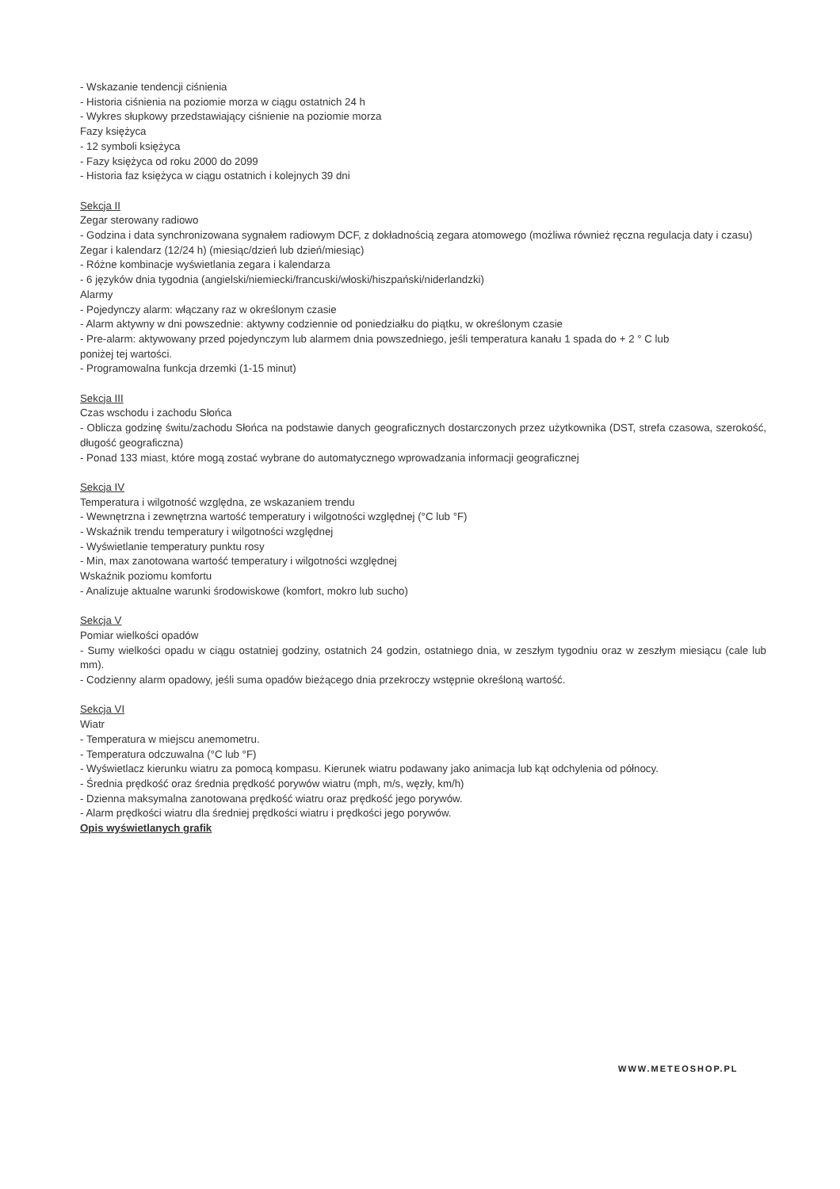- Wskazanie tendencji ciśnienia
- Historia ciśnienia na poziomie morza w ciągu ostatnich 24 h
- Wykres słupkowy przedstawiający ciśnienie na poziomie morza
Fazy księżyca
- 12 symboli księżyca
- Fazy księżyca od roku 2000 do 2099
- Historia faz księżyca w ciągu ostatnich i kolejnych 39 dni
Sekcja II
Zegar sterowany radiowo
- Godzina i data synchronizowana sygnałem radiowym DCF, z dokładnością zegara atomowego (możliwa również ręczna regulacja daty i czasu)
Zegar i kalendarz (12/24 h) (miesiąc/dzień lub dzień/miesiąc)
- Różne kombinacje wyświetlania zegara i kalendarza
- 6 języków dnia tygodnia (angielski/niemiecki/francuski/włoski/hiszpański/niderlandzki)
Alarmy
- Pojedynczy alarm: włączany raz w określonym czasie
- Alarm aktywny w dni powszednie: aktywny codziennie od poniedziałku do piątku, w określonym czasie
- Pre-alarm: aktywowany przed pojedynczym lub alarmem dnia powszedniego, jeśli temperatura kanału 1 spada do + 2 ° C lub
poniżej tej wartości.
- Programowalna funkcja drzemki (1-15 minut)
Sekcja III
Czas wschodu i zachodu Słońca
- Oblicza godzinę świtu/zachodu Słońca na podstawie danych geograficznych dostarczonych przez użytkownika (DST, strefa czasowa, szerokość, długość geograficzna)
- Ponad 133 miast, które mogą zostać wybrane do automatycznego wprowadzania informacji geograficznej
Sekcja IV
Temperatura i wilgotność względna, ze wskazaniem trendu
- Wewnętrzna i zewnętrzna wartość temperatury i wilgotności względnej (°C lub °F)
- Wskaźnik trendu temperatury i wilgotności względnej
- Wyświetlanie temperatury punktu rosy
- Min, max zanotowana wartość temperatury i wilgotności względnej
Wskaźnik poziomu komfortu
- Analizuje aktualne warunki środowiskowe (komfort, mokro lub sucho)
Sekcja V
Pomiar wielkości opadów
- Sumy wielkości opadu w ciągu ostatniej godziny, ostatnich 24 godzin, ostatniego dnia, w zeszłym tygodniu oraz w zeszłym miesiącu (cale lub mm).
- Codzienny alarm opadowy, jeśli suma opadów bieżącego dnia przekroczy wstępnie określoną wartość.
Sekcja VI
Wiatr
- Temperatura w miejscu anemometru.
- Temperatura odczuwalna (°C lub °F)
- Wyświetlacz kierunku wiatru za pomocą kompasu. Kierunek wiatru podawany jako animacja lub kąt odchylenia od północy.
- Średnia prędkość oraz średnia prędkość porywów wiatru (mph, m/s, węzły, km/h)
- Dzienna maksymalna zanotowana prędkość wiatru oraz prędkość jego porywów.
- Alarm prędkości wiatru dla średniej prędkości wiatru i prędkości jego porywów.
Opis wyświetlanych grafik
WWW.METEOSHOP.PL